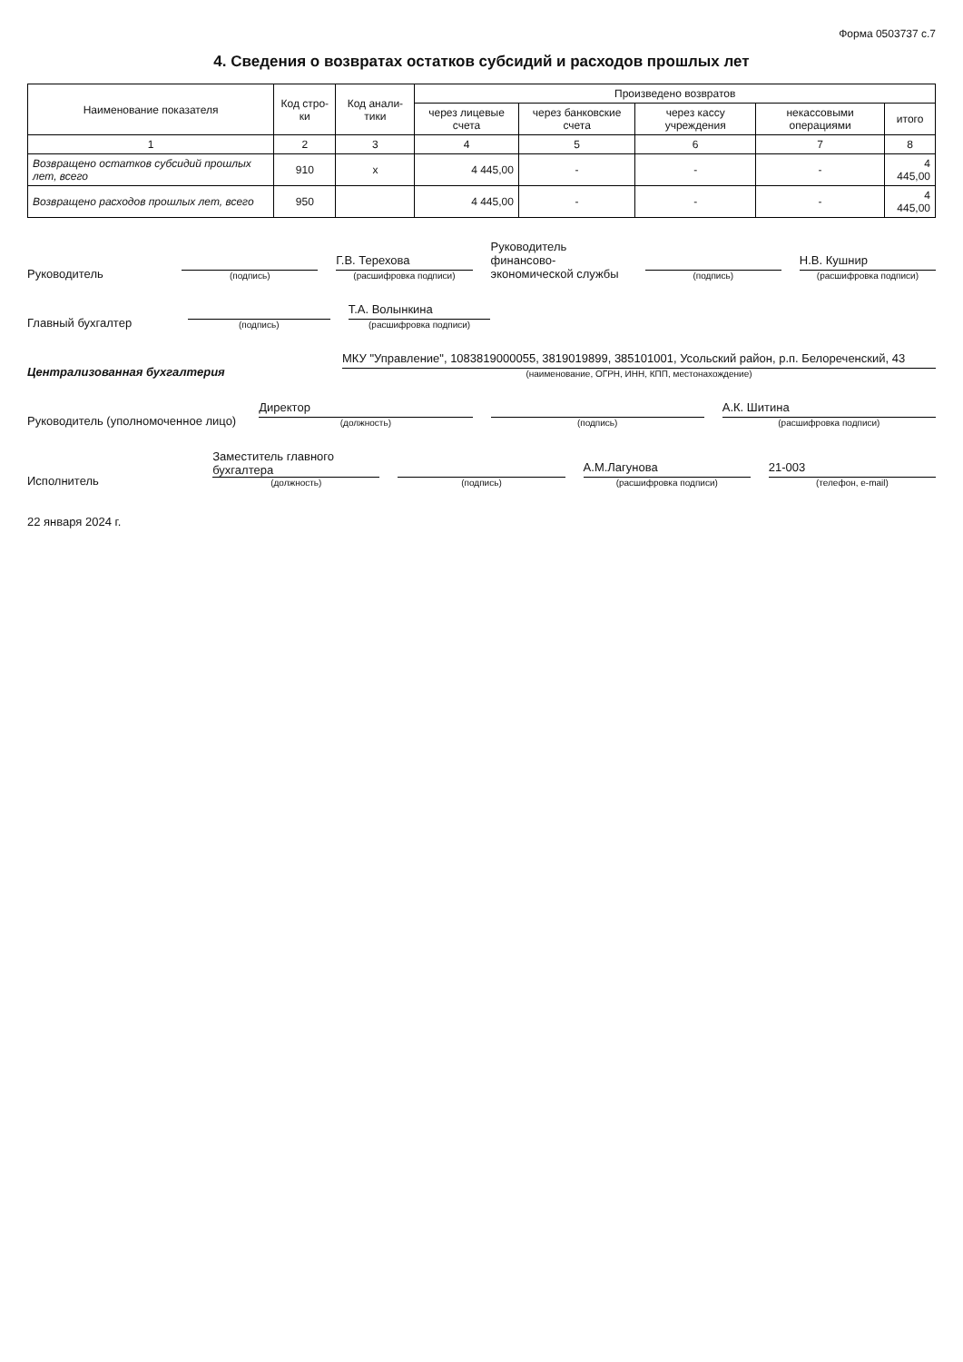Форма 0503737 с.7
4. Сведения о возвратах остатков субсидий и расходов прошлых лет
| Наименование показателя | Код стро-ки | Код анали-тики | Произведено возвратов | | | | |
| --- | --- | --- | --- | --- | --- | --- | --- |
| | | | через лицевые счета | через банковские счета | через кассу учреждения | некассовыми операциями | итого |
| 1 | 2 | 3 | 4 | 5 | 6 | 7 | 8 |
| Возвращено остатков субсидий прошлых лет, всего | 910 | x | 4 445,00 | - | - | - | 4 445,00 |
| Возвращено расходов прошлых лет, всего | 950 | | 4 445,00 | - | - | - | 4 445,00 |
Руководитель
(подпись)
Г.В. Терехова
(расшифровка подписи)
Руководитель финансово-экономической службы
(подпись)
Н.В. Кушнир
(расшифровка подписи)
Главный бухгалтер
(подпись)
Т.А. Волынкина
(расшифровка подписи)
Централизованная бухгалтерия
МКУ "Управление", 1083819000055, 3819019899, 385101001, Усольский район, р.п. Белореченский, 43
(наименование, ОГРН, ИНН, КПП, местонахождение)
Руководитель (уполномоченное лицо)
Директор
(должность)
(подпись)
А.К. Шитина
(расшифровка подписи)
Исполнитель
Заместитель главного бухгалтера
(должность)
(подпись)
А.М.Лагунова
(расшифровка подписи)
21-003
(телефон, e-mail)
22 января 2024 г.